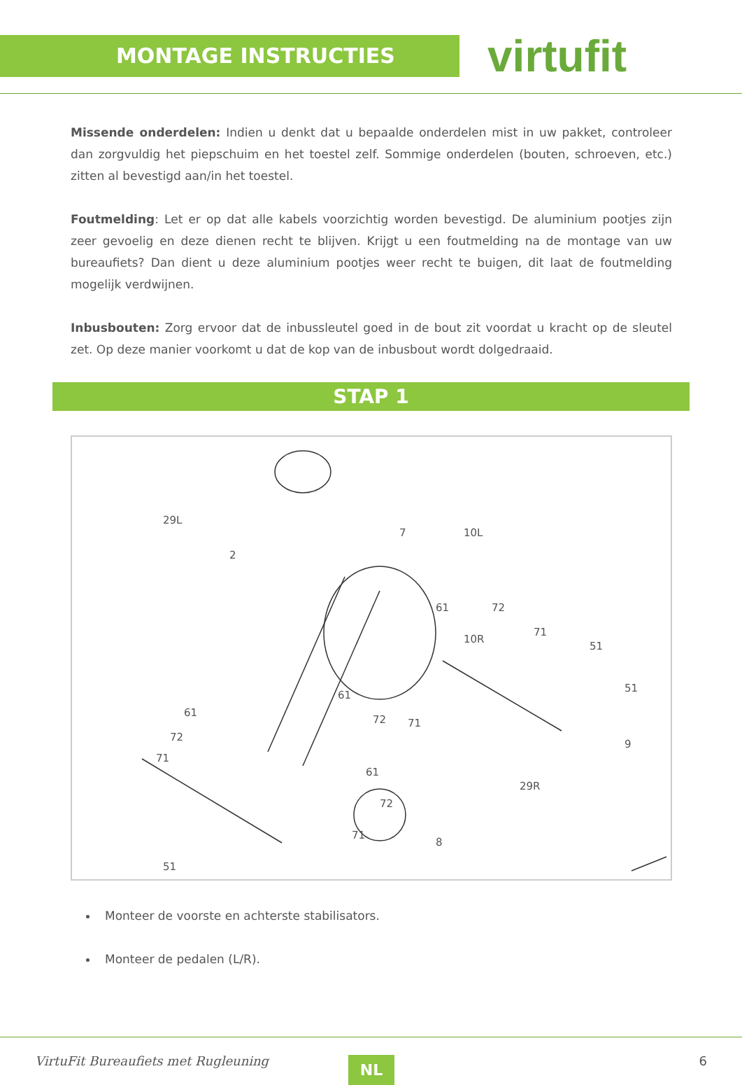MONTAGE INSTRUCTIES
virtufit
Missende onderdelen: Indien u denkt dat u bepaalde onderdelen mist in uw pakket, controleer dan zorgvuldig het piepschuim en het toestel zelf. Sommige onderdelen (bouten, schroeven, etc.) zitten al bevestigd aan/in het toestel.
Foutmelding: Let er op dat alle kabels voorzichtig worden bevestigd. De aluminium pootjes zijn zeer gevoelig en deze dienen recht te blijven. Krijgt u een foutmelding na de montage van uw bureaufiets? Dan dient u deze aluminium pootjes weer recht te buigen, dit laat de foutmelding mogelijk verdwijnen.
Inbusbouten: Zorg ervoor dat de inbussleutel goed in de bout zit voordat u kracht op de sleutel zet. Op deze manier voorkomt u dat de kop van de inbusbout wordt dolgedraaid.
STAP 1
29L
7 10L
2
61 72
10R
71
51
51
61
72
71
61
72 71
61
72
71
9
29R
8
51
Monteer de voorste en achterste stabilisators.
Monteer de pedalen (L/R).
VirtuFit Bureaufiets met Rugleuning
NL 6